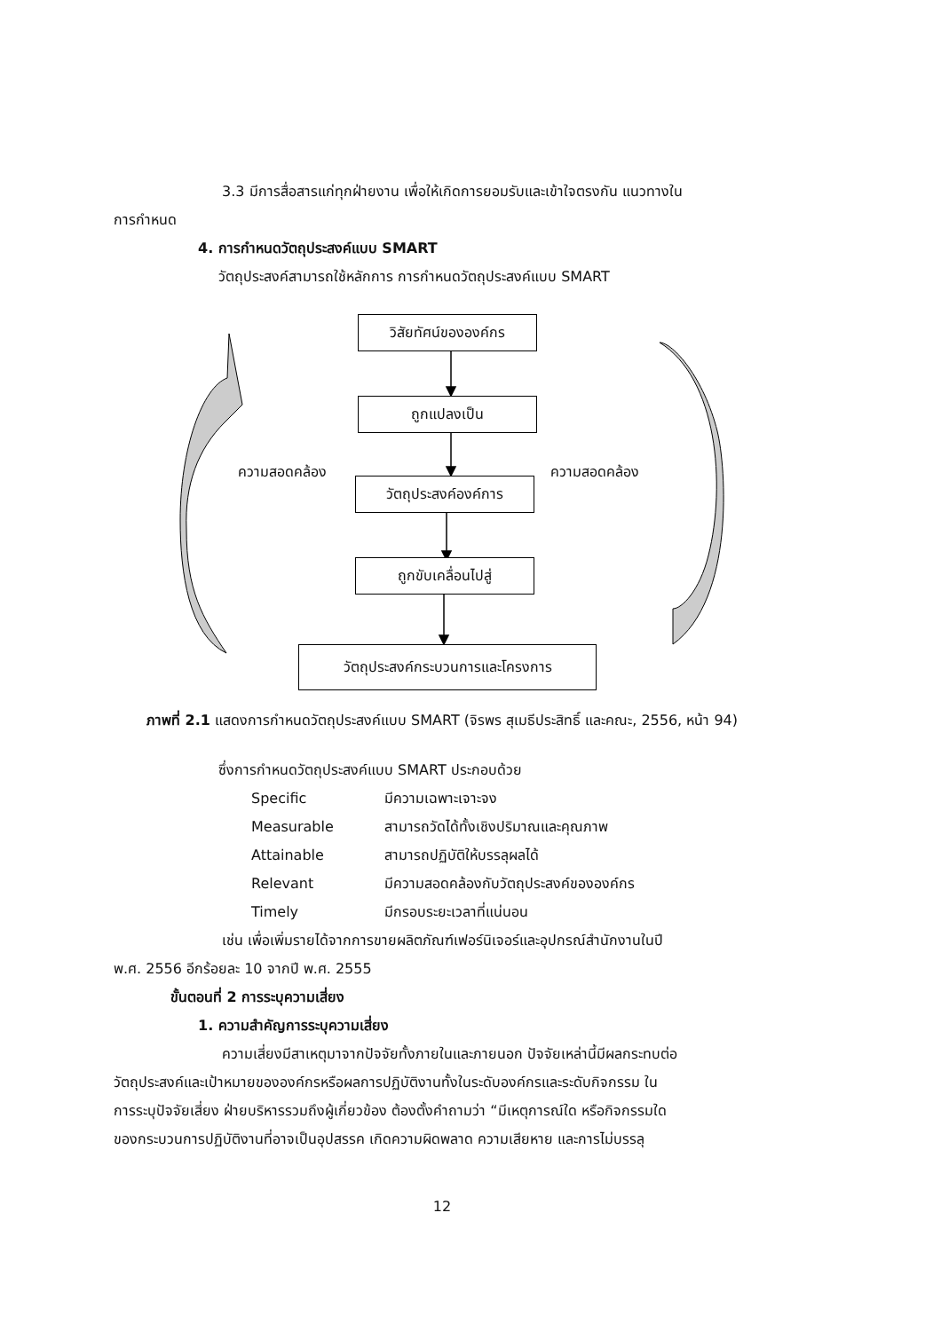3.3 มีการสื่อสารแก่ทุกฝ่ายงาน เพื่อให้เกิดการยอมรับและเข้าใจตรงกัน แนวทางใน
การกำหนด
4. การกำหนดวัตถุประสงค์แบบ SMART
วัตถุประสงค์สามารถใช้หลักการ การกำหนดวัตถุประสงค์แบบ SMART
วิสัยทัศน์ขององค์กร
ถูกแปลงเป็น
ความสอดคล้อง ความสอดคล้อง
วัตถุประสงค์องค์การ
ถูกขับเคลื่อนไปสู่
วัตถุประสงค์กระบวนการและโครงการ
ภาพที่ 2.1 แสดงการกำหนดวัตถุประสงค์แบบ SMART (จิรพร สุเมธีประสิทธิ์ และคณะ, 2556, หน้า 94)
ซึ่งการกำหนดวัตถุประสงค์แบบ SMART ประกอบด้วย
Specific มีความเฉพาะเจาะจง
Measurable สามารถวัดได้ทั้งเชิงปริมาณและคุณภาพ
Attainable สามารถปฏิบัติให้บรรลุผลได้
Relevant มีความสอดคล้องกับวัตถุประสงค์ขององค์กร
Timely มีกรอบระยะเวลาที่แน่นอน
เช่น เพื่อเพิ่มรายได้จากการขายผลิตภัณฑ์เฟอร์นิเจอร์และอุปกรณ์สำนักงานในปี
พ.ศ. 2556 อีกร้อยละ 10 จากปี พ.ศ. 2555
ขั้นตอนที่ 2 การระบุความเสี่ยง
1. ความสำคัญการระบุความเสี่ยง
ความเสี่ยงมีสาเหตุมาจากปัจจัยทั้งภายในและภายนอก ปัจจัยเหล่านี้มีผลกระทบต่อ
วัตถุประสงค์และเป้าหมายขององค์กรหรือผลการปฏิบัติงานทั้งในระดับองค์กรและระดับกิจกรรม ใน
การระบุปัจจัยเสี่ยง ฝ่ายบริหารรวมถึงผู้เกี่ยวข้อง ต้องตั้งคำถามว่า “มีเหตุการณ์ใด หรือกิจกรรมใด
ของกระบวนการปฏิบัติงานที่อาจเป็นอุปสรรค เกิดความผิดพลาด ความเสียหาย และการไม่บรรลุ
12